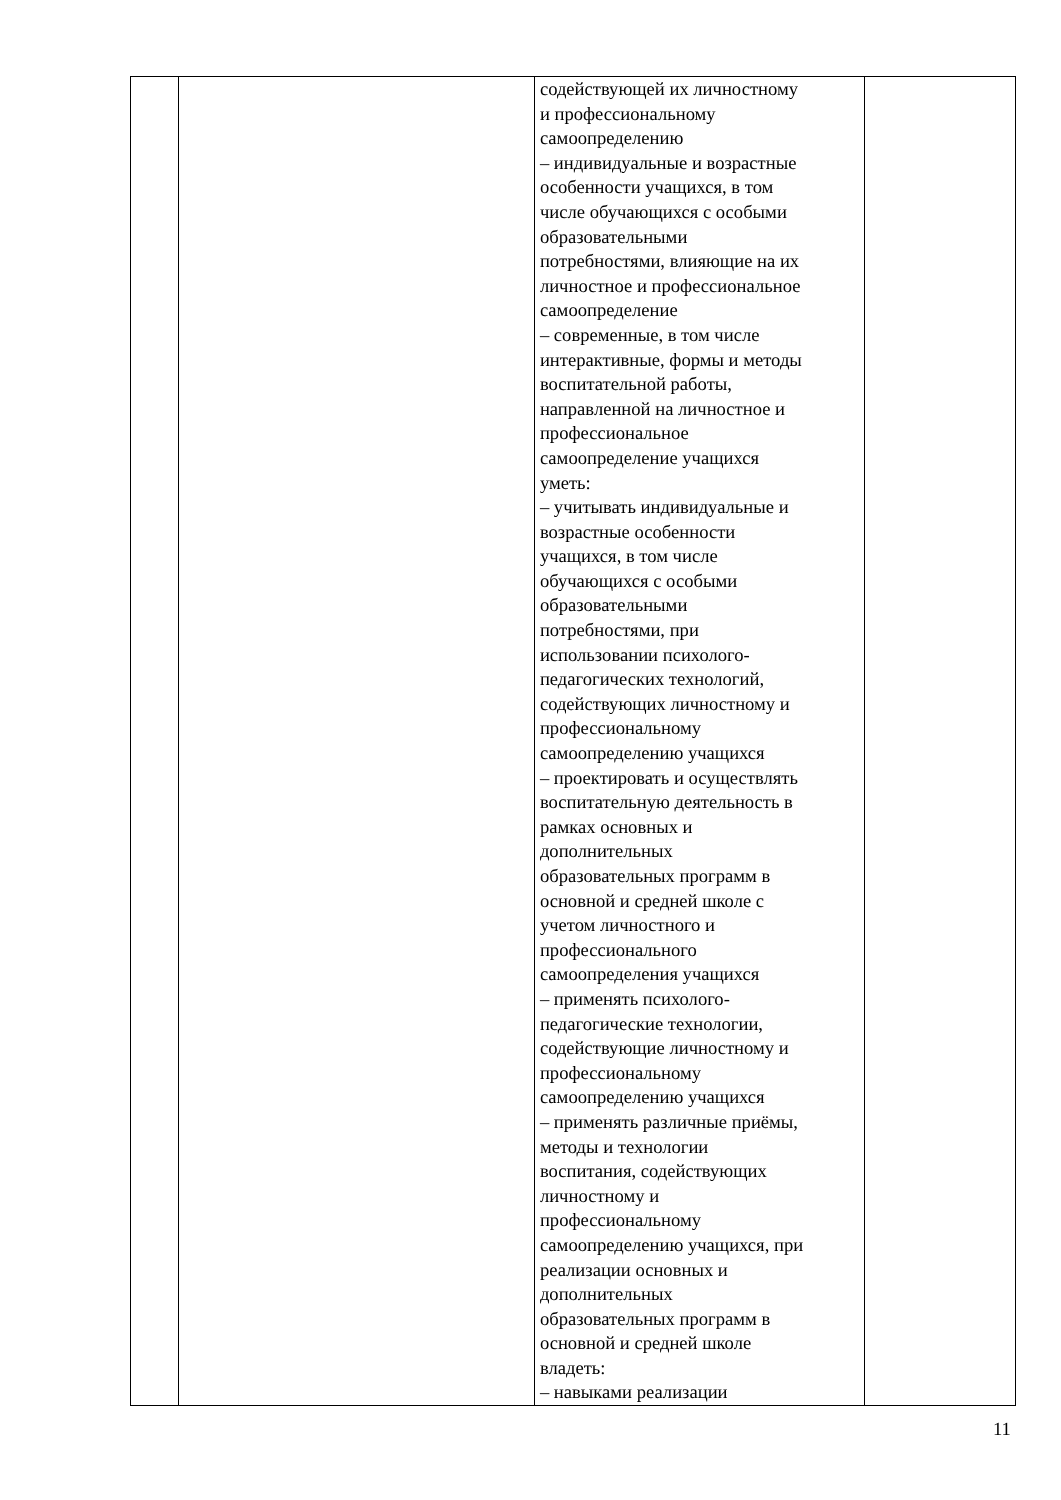| | | содействующей их личностному и профессиональному самоопределению – индивидуальные и возрастные особенности учащихся, в том числе обучающихся с особыми образовательными потребностями, влияющие на их личностное и профессиональное самоопределение – современные, в том числе интерактивные, формы и методы воспитательной работы, направленной на личностное и профессиональное самоопределение учащихся уметь: – учитывать индивидуальные и возрастные особенности учащихся, в том числе обучающихся с особыми образовательными потребностями, при использовании психолого- педагогических технологий, содействующих личностному и профессиональному самоопределению учащихся – проектировать и осуществлять воспитательную деятельность в рамках основных и дополнительных образовательных программ в основной и средней школе с учетом личностного и профессионального самоопределения учащихся – применять психолого- педагогические технологии, содействующие личностному и профессиональному самоопределению учащихся – применять различные приёмы, методы и технологии воспитания, содействующих личностному и профессиональному самоопределению учащихся, при реализации основных и дополнительных образовательных программ в основной и средней школе владеть: – навыками реализации | |
11